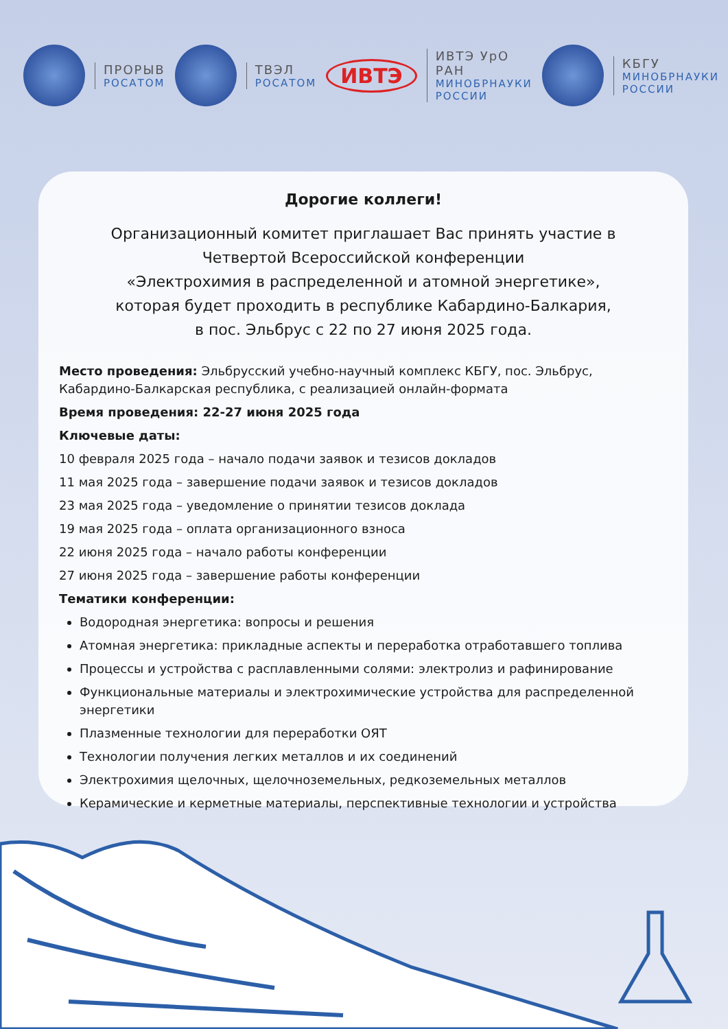ПРОРЫВ
РОСАТОМ
ТВЭЛ
РОСАТОМ
ИВТЭ
ИВТЭ УрО РАН
МИНОБРНАУКИ РОССИИ
КБГУ
МИНОБРНАУКИ РОССИИ
Дорогие коллеги!
Организационный комитет приглашает Вас принять участие в
Четвертой Всероссийской конференции
«Электрохимия в распределенной и атомной энергетике»,
которая будет проходить в республике Кабардино-Балкария,
в пос. Эльбрус с 22 по 27 июня 2025 года.
Место проведения: Эльбрусский учебно-научный комплекс КБГУ, пос. Эльбрус, Кабардино-Балкарская республика, с реализацией онлайн-формата
Время проведения: 22-27 июня 2025 года
Ключевые даты:
10 февраля 2025 года – начало подачи заявок и тезисов докладов
11 мая 2025 года – завершение подачи заявок и тезисов докладов
23 мая 2025 года – уведомление о принятии тезисов доклада
19 мая 2025 года – оплата организационного взноса
22 июня 2025 года – начало работы конференции
27 июня 2025 года – завершение работы конференции
Тематики конференции:
Водородная энергетика: вопросы и решения
Атомная энергетика: прикладные аспекты и переработка отработавшего топлива
Процессы и устройства с расплавленными солями: электролиз и рафинирование
Функциональные материалы и электрохимические устройства для распределенной энергетики
Плазменные технологии для переработки ОЯТ
Технологии получения легких металлов и их соединений
Электрохимия щелочных, щелочноземельных, редкоземельных металлов
Керамические и керметные материалы, перспективные технологии и устройства